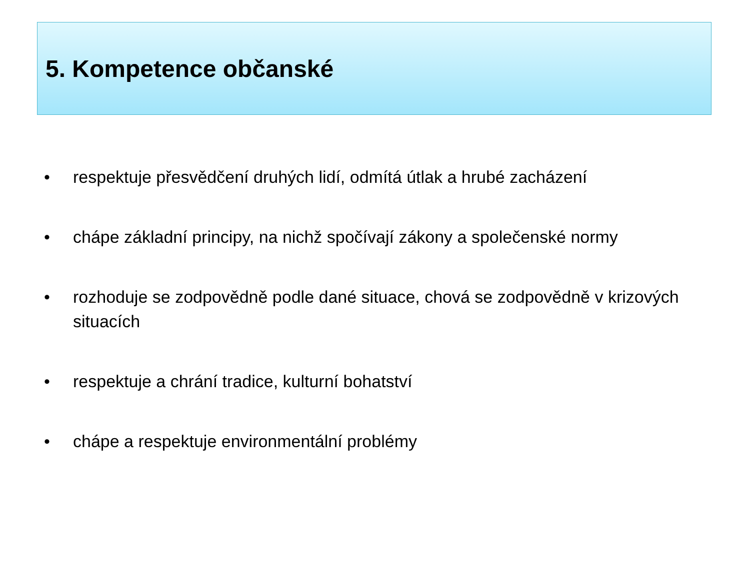5. Kompetence občanské
• respektuje přesvědčení druhých lidí, odmítá útlak a hrubé zacházení
• chápe základní principy, na nichž spočívají zákony a společenské normy
• rozhoduje se zodpovědně podle dané situace, chová se zodpovědně v krizových situacích
• respektuje a chrání tradice, kulturní bohatství
• chápe a respektuje environmentální problémy